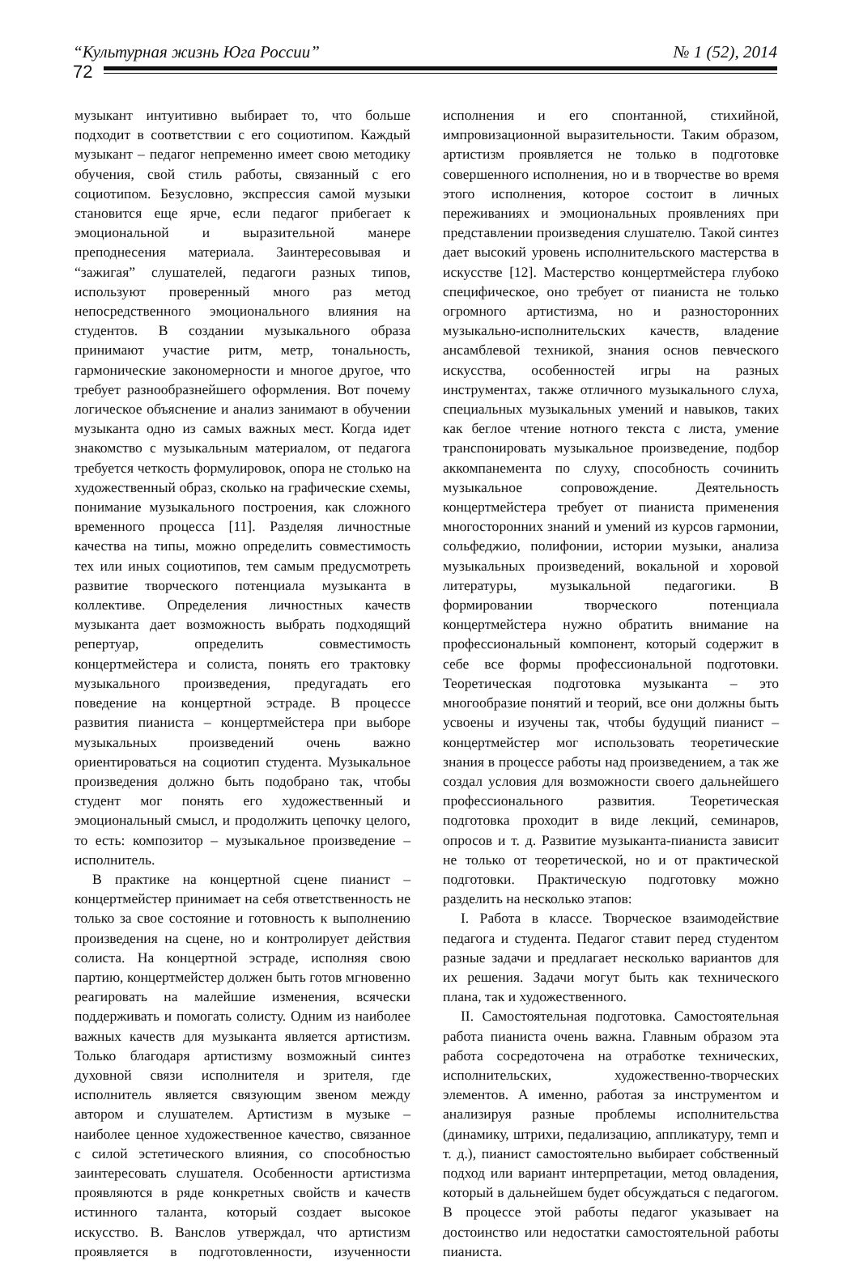“Культурная жизнь Юга России” № 1 (52), 2014
72
музыкант интуитивно выбирает то, что больше подходит в соответствии с его социотипом. Каждый музыкант – педагог непременно имеет свою методику обучения, свой стиль работы, связанный с его социотипом. Безусловно, экспрессия самой музыки становится еще ярче, если педагог прибегает к эмоциональной и выразительной манере преподнесения материала. Заинтересовывая и “зажигая” слушателей, педагоги разных типов, используют проверенный много раз метод непосредственного эмоционального влияния на студентов. В создании музыкального образа принимают участие ритм, метр, тональность, гармонические закономерности и многое другое, что требует разнообразнейшего оформления. Вот почему логическое объяснение и анализ занимают в обучении музыканта одно из самых важных мест. Когда идет знакомство с музыкальным материалом, от педагога требуется четкость формулировок, опора не столько на художественный образ, сколько на графические схемы, понимание музыкального построения, как сложного временного процесса [11]. Разделяя личностные качества на типы, можно определить совместимость тех или иных социотипов, тем самым предусмотреть развитие творческого потенциала музыканта в коллективе. Определения личностных качеств музыканта дает возможность выбрать подходящий репертуар, определить совместимость концертмейстера и солиста, понять его трактовку музыкального произведения, предугадать его поведение на концертной эстраде. В процессе развития пианиста – концертмейстера при выборе музыкальных произведений очень важно ориентироваться на социотип студента. Музыкальное произведения должно быть подобрано так, чтобы студент мог понять его художественный и эмоциональный смысл, и продолжить цепочку целого, то есть: композитор – музыкальное произведение – исполнитель.
В практике на концертной сцене пианист – концертмейстер принимает на себя ответственность не только за свое состояние и готовность к выполнению произведения на сцене, но и контролирует действия солиста. На концертной эстраде, исполняя свою партию, концертмейстер должен быть готов мгновенно реагировать на малейшие изменения, всячески поддерживать и помогать солисту. Одним из наиболее важных качеств для музыканта является артистизм. Только благодаря артистизму возможный синтез духовной связи исполнителя и зрителя, где исполнитель является связующим звеном между автором и слушателем. Артистизм в музыке – наиболее ценное художественное качество, связанное с силой эстетического влияния, со способностью заинтересовать слушателя. Особенности артистизма проявляются в ряде конкретных свойств и качеств истинного таланта, который создает высокое искусство. В. Ванслов утверждал, что артистизм проявляется в подготовленности, изученности исполнения и его спонтанной, стихийной, импровизационной выразительности. Таким образом, артистизм проявляется не только в подготовке совершенного исполнения, но и в творчестве во время этого исполнения, которое состоит в личных переживаниях и эмоциональных проявлениях при представлении произведения слушателю. Такой синтез дает высокий уровень исполнительского мастерства в искусстве [12]. Мастерство концертмейстера глубоко специфическое, оно требует от пианиста не только огромного артистизма, но и разносторонних музыкально-исполнительских качеств, владение ансамблевой техникой, знания основ певческого искусства, особенностей игры на разных инструментах, также отличного музыкального слуха, специальных музыкальных умений и навыков, таких как беглое чтение нотного текста с листа, умение транспонировать музыкальное произведение, подбор аккомпанемента по слуху, способность сочинить музыкальное сопровождение. Деятельность концертмейстера требует от пианиста применения многосторонних знаний и умений из курсов гармонии, сольфеджио, полифонии, истории музыки, анализа музыкальных произведений, вокальной и хоровой литературы, музыкальной педагогики. В формировании творческого потенциала концертмейстера нужно обратить внимание на профессиональный компонент, который содержит в себе все формы профессиональной подготовки. Теоретическая подготовка музыканта – это многообразие понятий и теорий, все они должны быть усвоены и изучены так, чтобы будущий пианист – концертмейстер мог использовать теоретические знания в процессе работы над произведением, а так же создал условия для возможности своего дальнейшего профессионального развития. Теоретическая подготовка проходит в виде лекций, семинаров, опросов и т. д. Развитие музыканта-пианиста зависит не только от теоретической, но и от практической подготовки. Практическую подготовку можно разделить на несколько этапов:
I. Работа в классе. Творческое взаимодействие педагога и студента. Педагог ставит перед студентом разные задачи и предлагает несколько вариантов для их решения. Задачи могут быть как технического плана, так и художественного.
II. Самостоятельная подготовка. Самостоятельная работа пианиста очень важна. Главным образом эта работа сосредоточена на отработке технических, исполнительских, художественно-творческих элементов. А именно, работая за инструментом и анализируя разные проблемы исполнительства (динамику, штрихи, педализацию, аппликатуру, темп и т. д.), пианист самостоятельно выбирает собственный подход или вариант интерпретации, метод овладения, который в дальнейшем будет обсуждаться с педагогом. В процессе этой работы педагог указывает на достоинство или недостатки самостоятельной работы пианиста.